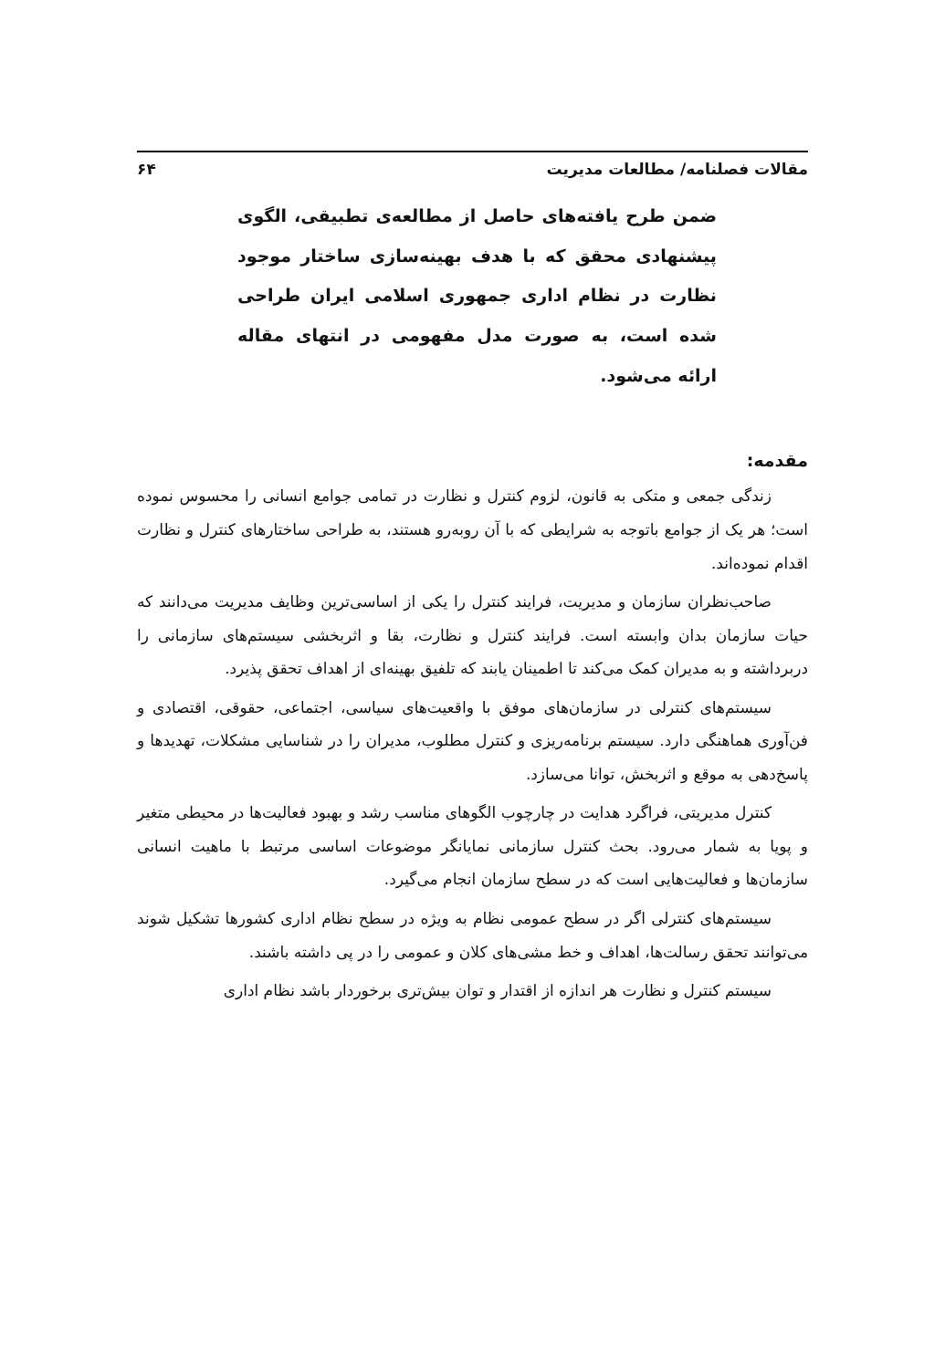مقالات فصلنامه/ مطالعات مدیریت ۶۴
ضمن طرح یافته‌های حاصل از مطالعه‌ی تطبیقی، الگوی پیشنهادی محقق که با هدف بهینه‌سازی ساختار موجود نظارت در نظام اداری جمهوری اسلامی ایران طراحی شده است، به صورت مدل مفهومی در انتهای مقاله ارائه می‌شود.
مقدمه:
زندگی جمعی و متکی به قانون، لزوم کنترل و نظارت در تمامی جوامع انسانی را محسوس نموده است؛ هر یک از جوامع باتوجه به شرایطی که با آن روبه‌رو هستند، به طراحی ساختارهای کنترل و نظارت اقدام نموده‌اند.
صاحب‌نظران سازمان و مدیریت، فرایند کنترل را یکی از اساسی‌ترین وظایف مدیریت می‌دانند که حیات سازمان بدان وابسته است. فرایند کنترل و نظارت، بقا و اثربخشی سیستم‌های سازمانی را دربرداشته و به مدیران کمک می‌کند تا اطمینان یابند که تلفیق بهینه‌ای از اهداف تحقق پذیرد.
سیستم‌های کنترلی در سازمان‌های موفق با واقعیت‌های سیاسی، اجتماعی، حقوقی، اقتصادی و فن‌آوری هماهنگی دارد. سیستم برنامه‌ریزی و کنترل مطلوب، مدیران را در شناسایی مشکلات، تهدیدها و پاسخ‌دهی به موقع و اثربخش، توانا می‌سازد.
کنترل مدیریتی، فراگرد هدایت در چارچوب الگوهای مناسب رشد و بهبود فعالیت‌ها در محیطی متغیر و پویا به شمار می‌رود. بحث کنترل سازمانی نمایانگر موضوعات اساسی مرتبط با ماهیت انسانی سازمان‌ها و فعالیت‌هایی است که در سطح سازمان انجام می‌گیرد.
سیستم‌های کنترلی اگر در سطح عمومی نظام به ویژه در سطح نظام اداری کشورها تشکیل شوند می‌توانند تحقق رسالت‌ها، اهداف و خط مشی‌های کلان و عمومی را در پی داشته باشند.
سیستم کنترل و نظارت هر اندازه از اقتدار و توان بیش‌تری برخوردار باشد نظام اداری